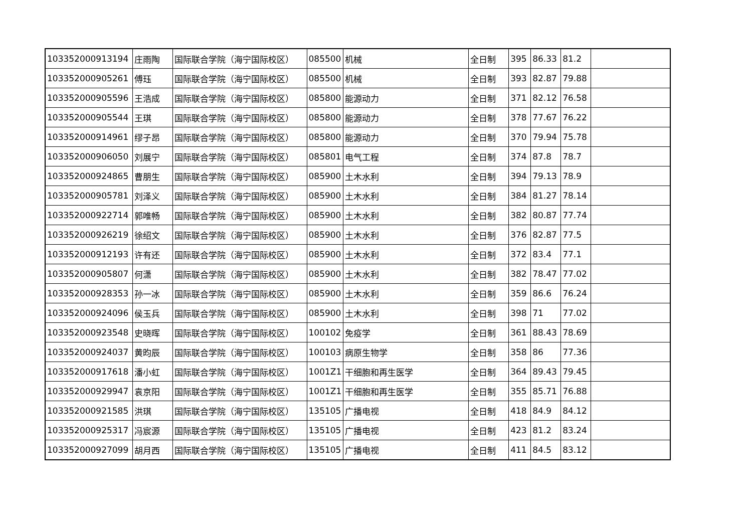| 103352000913194 | 庄雨陶 | 国际联合学院（海宁国际校区） | 085500 | 机械 | 全日制 | 395 | 86.33 | 81.2 | |
| 103352000905261 | 傅珏 | 国际联合学院（海宁国际校区） | 085500 | 机械 | 全日制 | 393 | 82.87 | 79.88 | |
| 103352000905596 | 王浩成 | 国际联合学院（海宁国际校区） | 085800 | 能源动力 | 全日制 | 371 | 82.12 | 76.58 | |
| 103352000905544 | 王琪 | 国际联合学院（海宁国际校区） | 085800 | 能源动力 | 全日制 | 378 | 77.67 | 76.22 | |
| 103352000914961 | 缪子昂 | 国际联合学院（海宁国际校区） | 085800 | 能源动力 | 全日制 | 370 | 79.94 | 75.78 | |
| 103352000906050 | 刘展宁 | 国际联合学院（海宁国际校区） | 085801 | 电气工程 | 全日制 | 374 | 87.8 | 78.7 | |
| 103352000924865 | 曹朋生 | 国际联合学院（海宁国际校区） | 085900 | 土木水利 | 全日制 | 394 | 79.13 | 78.9 | |
| 103352000905781 | 刘泽义 | 国际联合学院（海宁国际校区） | 085900 | 土木水利 | 全日制 | 384 | 81.27 | 78.14 | |
| 103352000922714 | 郭唯畅 | 国际联合学院（海宁国际校区） | 085900 | 土木水利 | 全日制 | 382 | 80.87 | 77.74 | |
| 103352000926219 | 徐绍文 | 国际联合学院（海宁国际校区） | 085900 | 土木水利 | 全日制 | 376 | 82.87 | 77.5 | |
| 103352000912193 | 许有还 | 国际联合学院（海宁国际校区） | 085900 | 土木水利 | 全日制 | 372 | 83.4 | 77.1 | |
| 103352000905807 | 何潇 | 国际联合学院（海宁国际校区） | 085900 | 土木水利 | 全日制 | 382 | 78.47 | 77.02 | |
| 103352000928353 | 孙一冰 | 国际联合学院（海宁国际校区） | 085900 | 土木水利 | 全日制 | 359 | 86.6 | 76.24 | |
| 103352000924096 | 侯玉兵 | 国际联合学院（海宁国际校区） | 085900 | 土木水利 | 全日制 | 398 | 71 | 77.02 | |
| 103352000923548 | 史晓晖 | 国际联合学院（海宁国际校区） | 100102 | 免疫学 | 全日制 | 361 | 88.43 | 78.69 | |
| 103352000924037 | 黄昀辰 | 国际联合学院（海宁国际校区） | 100103 | 病原生物学 | 全日制 | 358 | 86 | 77.36 | |
| 103352000917618 | 潘小虹 | 国际联合学院（海宁国际校区） | 1001Z1 | 干细胞和再生医学 | 全日制 | 364 | 89.43 | 79.45 | |
| 103352000929947 | 袁京阳 | 国际联合学院（海宁国际校区） | 1001Z1 | 干细胞和再生医学 | 全日制 | 355 | 85.71 | 76.88 | |
| 103352000921585 | 洪琪 | 国际联合学院（海宁国际校区） | 135105 | 广播电视 | 全日制 | 418 | 84.9 | 84.12 | |
| 103352000925317 | 冯宸源 | 国际联合学院（海宁国际校区） | 135105 | 广播电视 | 全日制 | 423 | 81.2 | 83.24 | |
| 103352000927099 | 胡月西 | 国际联合学院（海宁国际校区） | 135105 | 广播电视 | 全日制 | 411 | 84.5 | 83.12 | |